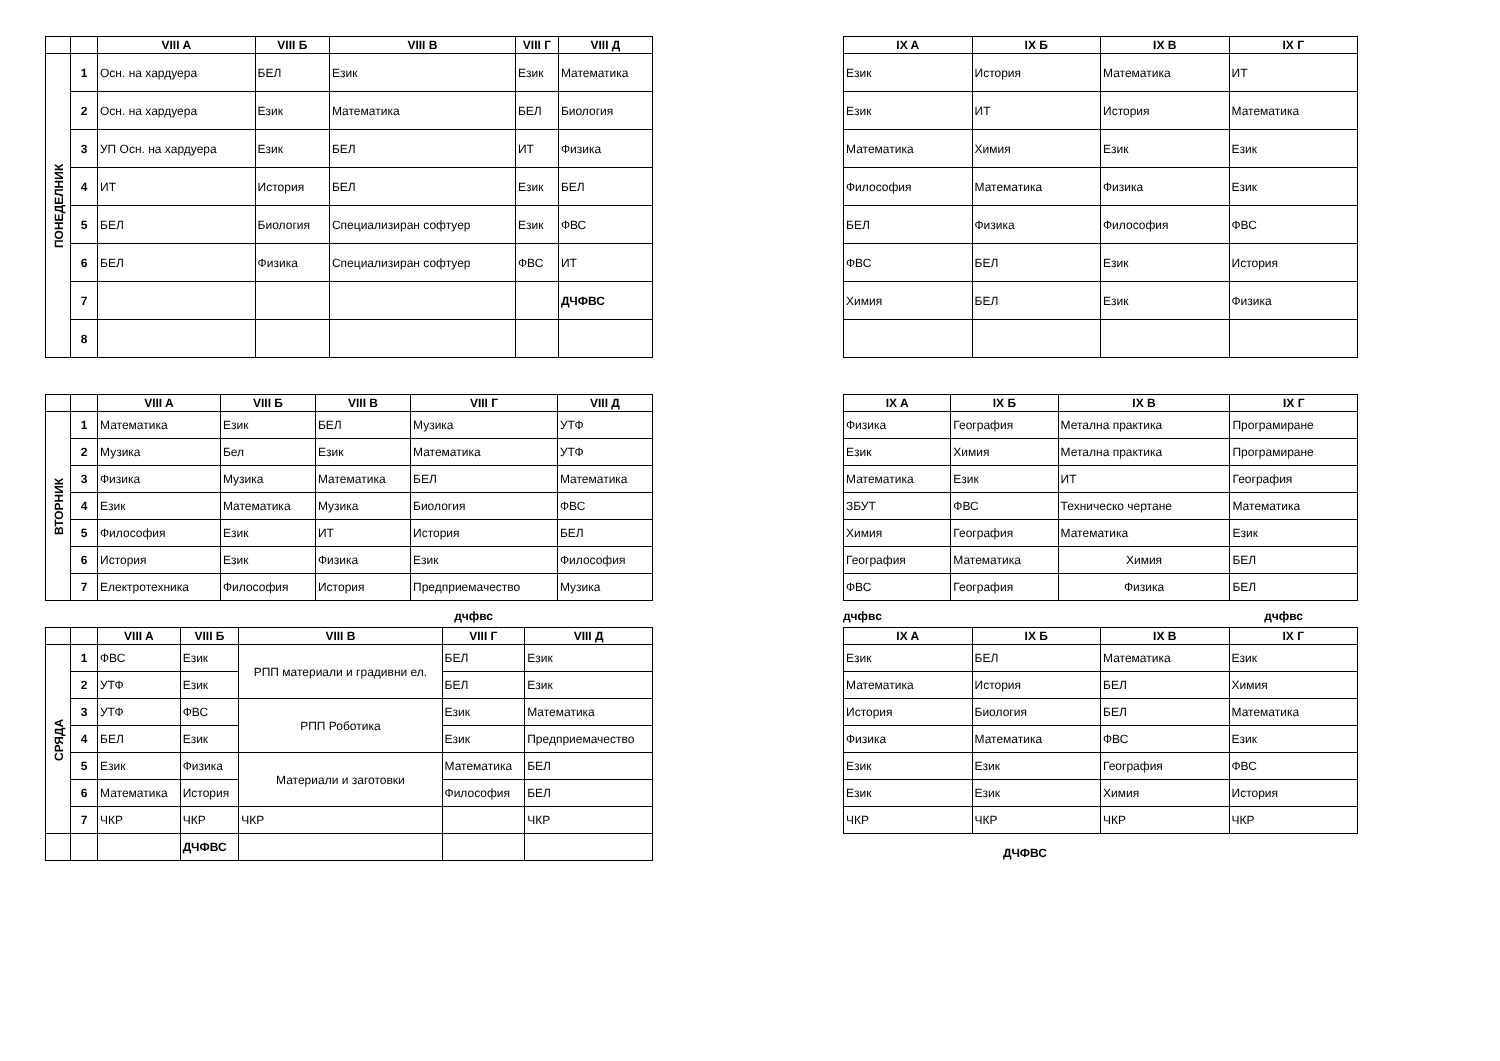| | | VIII A | VIII Б | VIII В | VIII Г | VIII Д |
| --- | --- | --- | --- | --- | --- | --- |
| ПОНЕДЕЛНИК | 1 | Осн. на хардуера | БЕЛ | Език | Език | Математика |
| | 2 | Осн. на хардуера | Език | Математика | БЕЛ | Биология |
| | 3 | УП Осн. на хардуера | Език | БЕЛ | ИТ | Физика |
| | 4 | ИТ | История | БЕЛ | Език | БЕЛ |
| | 5 | БЕЛ | Биология | Специализиран софтуер | Език | ФВС |
| | 6 | БЕЛ | Физика | Специализиран софтуер | ФВС | ИТ |
| | 7 | | | | | ДЧФВС |
| | 8 | | | | | |
| IX A | IX Б | IX В | IX Г |
| --- | --- | --- | --- |
| Език | История | Математика | ИТ |
| Език | ИТ | История | Математика |
| Математика | Химия | Език | Език |
| Философия | Математика | Физика | Език |
| БЕЛ | Физика | Философия | ФВС |
| ФВС | БЕЛ | Език | История |
| Химия | БЕЛ | Език | Физика |
| | | VIII A | VIII Б | VIII В | VIII Г | VIII Д |
| --- | --- | --- | --- | --- | --- | --- |
| ВТОРНИК | 1 | Математика | Език | БЕЛ | Музика | УТФ |
| | 2 | Музика | Бел | Език | Математика | УТФ |
| | 3 | Физика | Музика | Математика | БЕЛ | Математика |
| | 4 | Език | Математика | Музика | Биология | ФВС |
| | 5 | Философия | Език | ИТ | История | БЕЛ |
| | 6 | История | Език | Физика | Език | Философия |
| | 7 | Електротехника | Философия | История | Предприемачество | Музика |
| IX A | IX Б | IX В | IX Г |
| --- | --- | --- | --- |
| Физика | География | Метална практика | Програмиране |
| Език | Химия | Метална практика | Програмиране |
| Математика | Език | ИТ | География |
| ЗБУТ | ФВС | Техническо чертане | Математика |
| Химия | География | Математика | Език |
| География | Математика | Химия | БЕЛ |
| ФВС | География | Физика | БЕЛ |
дчфвс дчфвс дчфвс
| | | VIII A | VIII Б | VIII В | VIII Г | VIII Д |
| --- | --- | --- | --- | --- | --- | --- |
| СРЯДА | 1 | ФВС | Език | РПП материали и градивни ел. | БЕЛ | Език |
| | 2 | УТФ | Език | | БЕЛ | Език |
| | 3 | УТФ | ФВС | РПП Роботика | Език | Математика |
| | 4 | БЕЛ | Език | | Език | Предприемачество |
| | 5 | Език | Физика | Материали и заготовки | Математика | БЕЛ |
| | 6 | Математика | История | | Философия | БЕЛ |
| | 7 | ЧКР | ЧКР | ЧКР | | ЧКР |
| | | | ДЧФВС | | | |
| IX A | IX Б | IX В | IX Г |
| --- | --- | --- | --- |
| Език | БЕЛ | Математика | Език |
| Математика | История | БЕЛ | Химия |
| История | Биология | БЕЛ | Математика |
| Физика | Математика | ФВС | Език |
| Език | Език | География | ФВС |
| Език | Език | Химия | История |
| ЧКР | ЧКР | ЧКР | ЧКР |
ДЧФВС